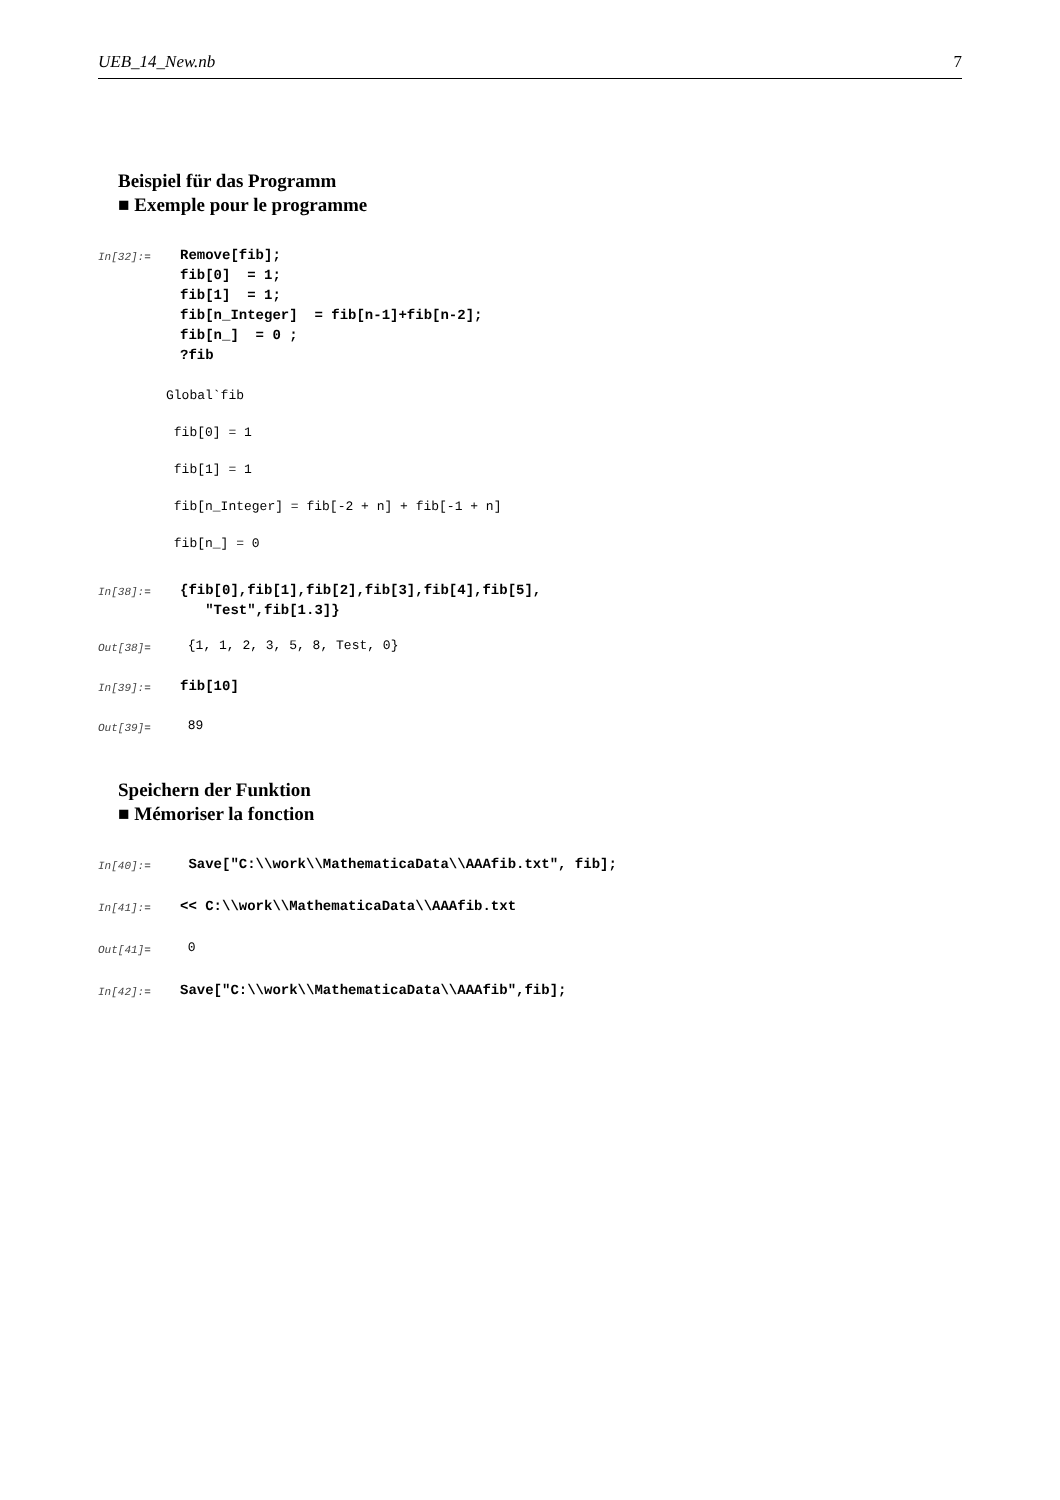UEB_14_New.nb 7
Beispiel für das Programm
■ Exemple pour le programme
In[32]:=
Remove[fib];
fib[0]  = 1;
fib[1]  = 1;
fib[n_Integer]  = fib[n-1]+fib[n-2];
fib[n_]  = 0 ;
?fib
Global`fib
fib[0] = 1
fib[1] = 1
fib[n_Integer] = fib[-2 + n] + fib[-1 + n]
fib[n_] = 0
In[38]:=
{fib[0],fib[1],fib[2],fib[3],fib[4],fib[5],
   "Test",fib[1.3]}
Out[38]= {1, 1, 2, 3, 5, 8, Test, 0}
In[39]:= fib[10]
Out[39]= 89
Speichern der Funktion
■ Mémoriser la fonction
In[40]:= Save["C:\\work\\MathematicaData\\AAAfib.txt", fib];
In[41]:= << C:\\work\\MathematicaData\\AAAfib.txt
Out[41]= 0
In[42]:= Save["C:\\work\\MathematicaData\\AAAfib",fib];